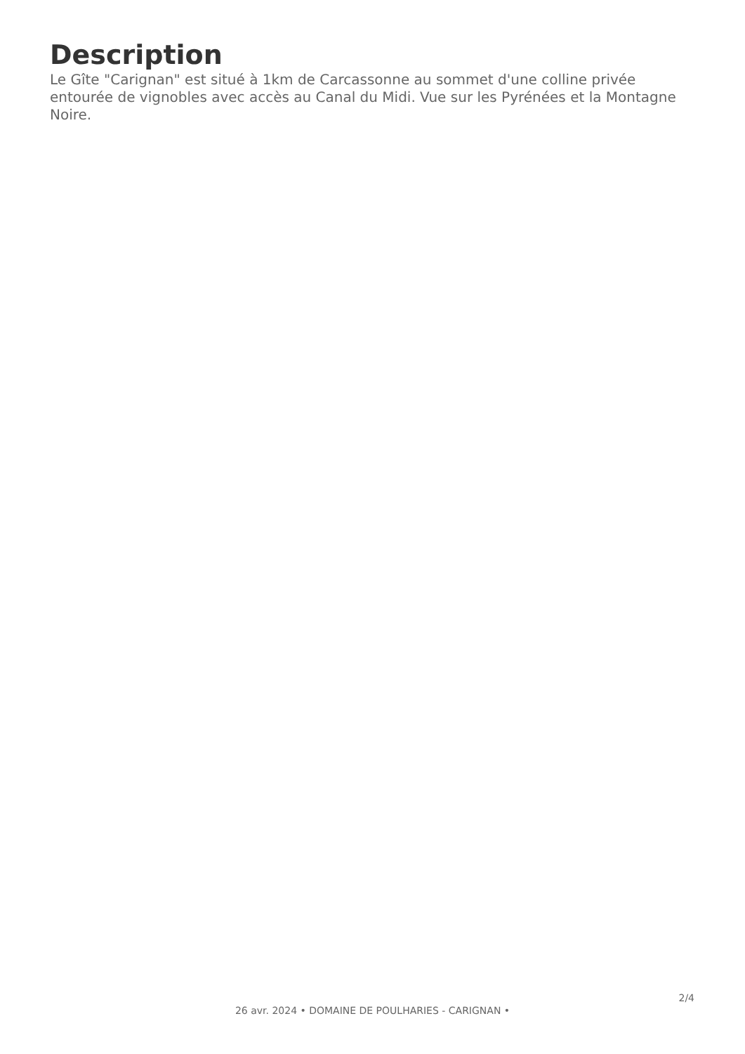Description
Le Gîte "Carignan" est situé à 1km de Carcassonne au sommet d'une colline privée entourée de vignobles avec accès au Canal du Midi. Vue sur les Pyrénées et la Montagne Noire.
2/4
26 avr. 2024 • DOMAINE DE POULHARIES - CARIGNAN •